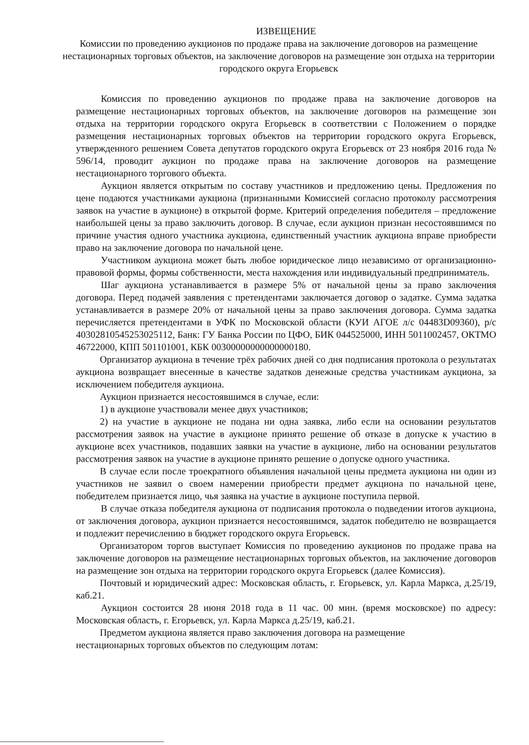ИЗВЕЩЕНИЕ
Комиссии по проведению аукционов по продаже права на заключение договоров на размещение нестационарных торговых объектов, на заключение договоров на размещение зон отдыха на территории городского округа Егорьевск
Комиссия по проведению аукционов по продаже права на заключение договоров на размещение нестационарных торговых объектов, на заключение договоров на размещение зон отдыха на территории городского округа Егорьевск в соответствии с Положением о порядке размещения нестационарных торговых объектов на территории городского округа Егорьевск, утвержденного решением Совета депутатов городского округа Егорьевск от 23 ноября 2016 года № 596/14, проводит аукцион по продаже права на заключение договоров на размещение нестационарного торгового объекта.
Аукцион является открытым по составу участников и предложению цены. Предложения по цене подаются участниками аукциона (признанными Комиссией согласно протоколу рассмотрения заявок на участие в аукционе) в открытой форме. Критерий определения победителя – предложение наибольшей цены за право заключить договор. В случае, если аукцион признан несостоявшимся по причине участия одного участника аукциона, единственный участник аукциона вправе приобрести право на заключение договора по начальной цене.
Участником аукциона может быть любое юридическое лицо независимо от организационно-правовой формы, формы собственности, места нахождения или индивидуальный предприниматель.
Шаг аукциона устанавливается в размере 5% от начальной цены за право заключения договора. Перед подачей заявления с претендентами заключается договор о задатке. Сумма задатка устанавливается в размере 20% от начальной цены за право заключения договора. Сумма задатка перечисляется претендентами в УФК по Московской области (КУИ АГОЕ л/с 04483D09360), р/с 40302810545253025112, Банк: ГУ Банка России по ЦФО, БИК 044525000, ИНН 5011002457, ОКТМО 46722000, КПП 501101001, КБК 00300000000000000180.
Организатор аукциона в течение трёх рабочих дней со дня подписания протокола о результатах аукциона возвращает внесенные в качестве задатков денежные средства участникам аукциона, за исключением победителя аукциона.
Аукцион признается несостоявшимся в случае, если:
1) в аукционе участвовали менее двух участников;
2) на участие в аукционе не подана ни одна заявка, либо если на основании результатов рассмотрения заявок на участие в аукционе принято решение об отказе в допуске к участию в аукционе всех участников, подавших заявки на участие в аукционе, либо на основании результатов рассмотрения заявок на участие в аукционе принято решение о допуске одного участника.
В случае если после троекратного объявления начальной цены предмета аукциона ни один из участников не заявил о своем намерении приобрести предмет аукциона по начальной цене, победителем признается лицо, чья заявка на участие в аукционе поступила первой.
В случае отказа победителя аукциона от подписания протокола о подведении итогов аукциона, от заключения договора, аукцион признается несостоявшимся, задаток победителю не возвращается и подлежит перечислению в бюджет городского округа Егорьевск.
Организатором торгов выступает Комиссия по проведению аукционов по продаже права на заключение договоров на размещение нестационарных торговых объектов, на заключение договоров на размещение зон отдыха на территории городского округа Егорьевск (далее Комиссия).
Почтовый и юридический адрес: Московская область, г. Егорьевск, ул. Карла Маркса, д.25/19, каб.21.
Аукцион состоится 28 июня 2018 года в 11 час. 00 мин. (время московское) по адресу: Московская область, г. Егорьевск, ул. Карла Маркса д.25/19, каб.21.
Предметом аукциона является право заключения договора на размещение
нестационарных торговых объектов по следующим лотам: